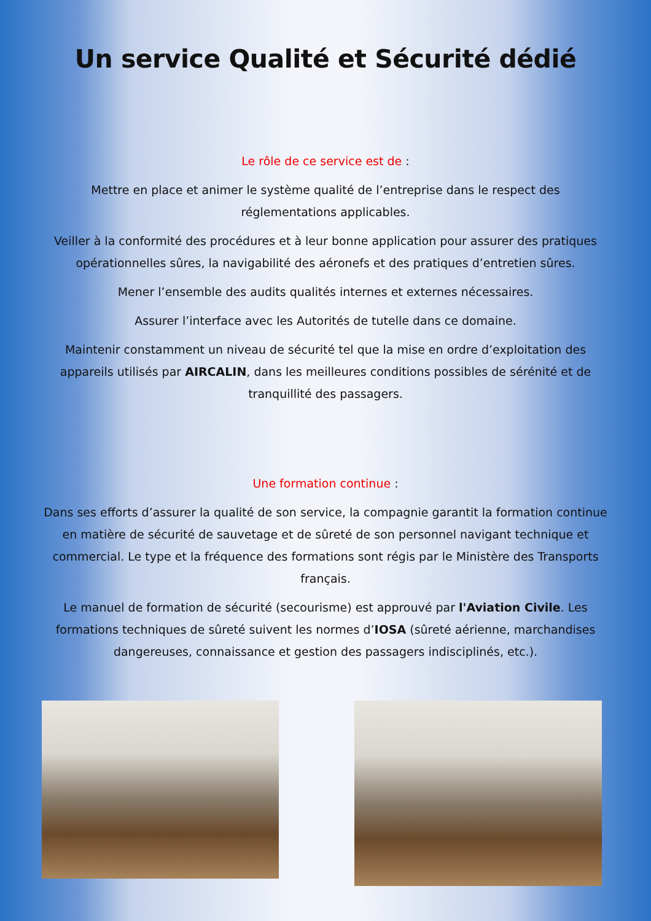Un service Qualité et Sécurité dédié
Le rôle de ce service est de :
Mettre en place et animer le système qualité de l’entreprise dans le respect des réglementations applicables.
Veiller à la conformité des procédures et à leur bonne application pour assurer des pratiques opérationnelles sûres, la navigabilité des aéronefs et des pratiques d’entretien sûres.
Mener l’ensemble des audits qualités internes et externes nécessaires.
Assurer l’interface avec les Autorités de tutelle dans ce domaine.
Maintenir constamment un niveau de sécurité tel que la mise en ordre d’exploitation des appareils utilisés par AIRCALIN, dans les meilleures conditions possibles de sérénité et de tranquillité des passagers.
Une formation continue :
Dans ses efforts d’assurer la qualité de son service, la compagnie garantit la formation continue en matière de sécurité de sauvetage et de sûreté de son personnel navigant technique et commercial. Le type et la fréquence des formations sont régis par le Ministère des Transports français.
Le manuel de formation de sécurité (secourisme) est approuvé par l'Aviation Civile. Les formations techniques de sûreté suivent les normes d’IOSA (sûreté aérienne, marchandises dangereuses, connaissance et gestion des passagers indisciplinés, etc.).